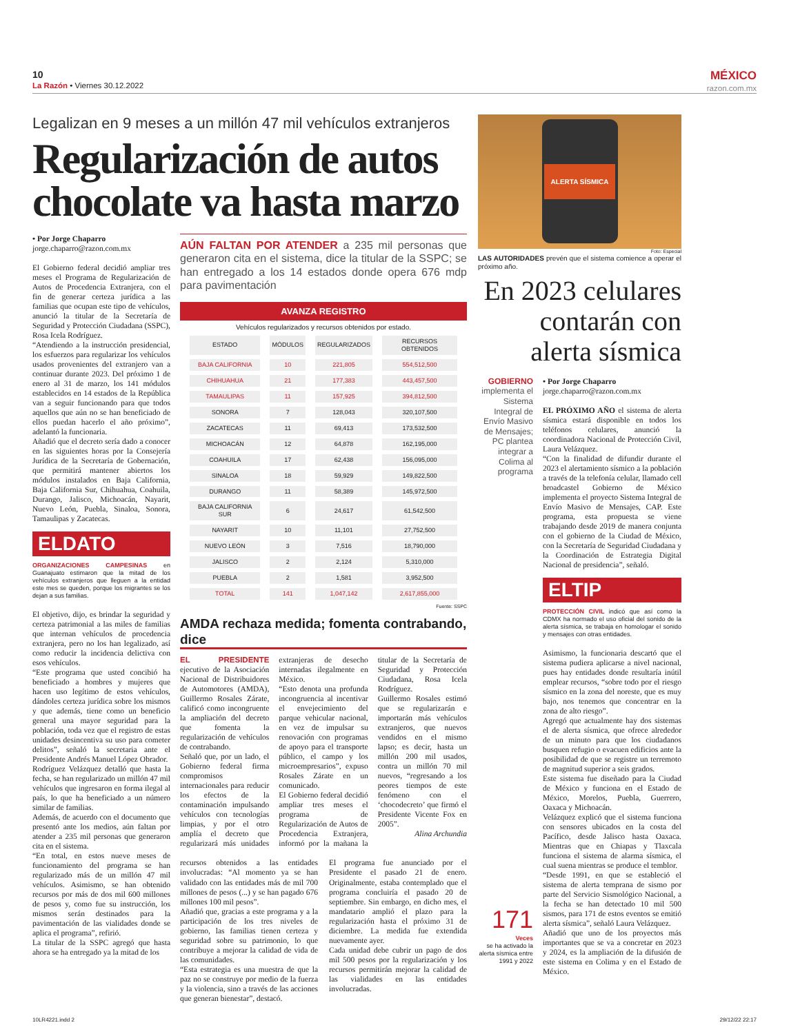10
La Razón • Viernes 30.12.2022
MÉXICO
razon.com.mx
Legalizan en 9 meses a un millón 47 mil vehículos extranjeros
Regularización de autos chocolate va hasta marzo
• Por Jorge Chaparro
jorge.chaparro@razon.com.mx
El Gobierno federal decidió ampliar tres meses el Programa de Regularización de Autos de Procedencia Extranjera, con el fin de generar certeza jurídica a las familias que ocupan este tipo de vehículos, anunció la titular de la Secretaría de Seguridad y Protección Ciudadana (SSPC), Rosa Icela Rodríguez.
“Atendiendo a la instrucción presidencial, los esfuerzos para regularizar los vehículos usados provenientes del extranjero van a continuar durante 2023. Del próximo 1 de enero al 31 de marzo, los 141 módulos establecidos en 14 estados de la República van a seguir funcionando para que todos aquellos que aún no se han beneficiado de ellos puedan hacerlo el año próximo”, adelantó la funcionaria.
Añadió que el decreto sería dado a conocer en las siguientes horas por la Consejería Jurídica de la Secretaría de Gobernación, que permitirá mantener abiertos los módulos instalados en Baja California, Baja California Sur, Chihuahua, Coahuila, Durango, Jalisco, Michoacán, Nayarit, Nuevo León, Puebla, Sinaloa, Sonora, Tamaulipas y Zacatecas.
ELDATO
ORGANIZACIONES CAMPESINAS en Guanajuato estimaron que la mitad de los vehículos extranjeros que lleguen a la entidad este mes se queden, porque los migrantes se los dejan a sus familias.
El objetivo, dijo, es brindar la seguridad y certeza patrimonial a las miles de familias que internan vehículos de procedencia extranjera, pero no los han legalizado, así como reducir la incidencia delictiva con esos vehículos.
“Este programa que usted concibió ha beneficiado a hombres y mujeres que hacen uso legítimo de estos vehículos, dándoles certeza jurídica sobre los mismos y que además, tiene como un beneficio general una mayor seguridad para la población, toda vez que el registro de estas unidades desincentiva su uso para cometer delitos”, señaló la secretaria ante el Presidente Andrés Manuel López Obrador.
Rodríguez Velázquez detalló que hasta la fecha, se han regularizado un millón 47 mil vehículos que ingresaron en forma ilegal al país, lo que ha beneficiado a un número similar de familias.
Además, de acuerdo con el documento que presentó ante los medios, aún faltan por atender a 235 mil personas que generaron cita en el sistema.
“En total, en estos nueve meses de funcionamiento del programa se han regularizado más de un millón 47 mil vehículos. Asimismo, se han obtenido recursos por más de dos mil 600 millones de pesos y, como fue su instrucción, los mismos serán destinados para la pavimentación de las vialidades donde se aplica el programa”, refirió.
La titular de la SSPC agregó que hasta ahora se ha entregado ya la mitad de los
AÚN FALTAN POR ATENDER a 235 mil personas que generaron cita en el sistema, dice la titular de la SSPC; se han entregado a los 14 estados donde opera 676 mdp para pavimentación
AVANZA REGISTRO
Vehículos regularizados y recursos obtenidos por estado.
| ESTADO | MÓDULOS | REGULARIZADOS | RECURSOS OBTENIDOS |
| --- | --- | --- | --- |
| BAJA CALIFORNIA | 10 | 221,805 | 554,512,500 |
| CHIHUAHUA | 21 | 177,383 | 443,457,500 |
| TAMAULIPAS | 11 | 157,925 | 394,812,500 |
| SONORA | 7 | 128,043 | 320,107,500 |
| ZACATECAS | 11 | 69,413 | 173,532,500 |
| MICHOACÁN | 12 | 64,878 | 162,195,000 |
| COAHUILA | 17 | 62,438 | 156,095,000 |
| SINALOA | 18 | 59,929 | 149,822,500 |
| DURANGO | 11 | 58,389 | 145,972,500 |
| BAJA CALIFORNIA SUR | 6 | 24,617 | 61,542,500 |
| NAYARIT | 10 | 11,101 | 27,752,500 |
| NUEVO LEÓN | 3 | 7,516 | 18,790,000 |
| JALISCO | 2 | 2,124 | 5,310,000 |
| PUEBLA | 2 | 1,581 | 3,952,500 |
| TOTAL | 141 | 1,047,142 | 2,617,855,000 |
Fuente: SSPC
AMDA rechaza medida; fomenta contrabando, dice
EL PRESIDENTE ejecutivo de la Asociación Nacional de Distribuidores de Automotores (AMDA), Guillermo Rosales Zárate, calificó como incongruente la ampliación del decreto que fomenta la regularización de vehículos de contrabando.
Señaló que, por un lado, el Gobierno federal firma compromisos internacionales para reducir los efectos de la contaminación impulsando vehículos con tecnologías limpias, y por el otro amplía el decreto que regularizará más unidades extranjeras de desecho internadas ilegalmente en México.
“Esto denota una profunda incongruencia al incentivar el envejecimiento del parque vehicular nacional, en vez de impulsar su renovación con programas de apoyo para el transporte público, el campo y los microempresarios”, expuso Rosales Zárate en un comunicado.
El Gobierno federal decidió ampliar tres meses el programa de Regularización de Autos de Procedencia Extranjera, informó por la mañana la titular de la Secretaría de Seguridad y Protección Ciudadana, Rosa Icela Rodríguez.
Guillermo Rosales estimó que se regularizarán e importarán más vehículos extranjeros, que nuevos vendidos en el mismo lapso; es decir, hasta un millón 200 mil usados, contra un millón 70 mil nuevos, “regresando a los peores tiempos de este fenómeno con el ‘chocodecreto’ que firmó el Presidente Vicente Fox en 2005”.
Alina Archundia
recursos obtenidos a las entidades involucradas: “Al momento ya se han validado con las entidades más de mil 700 millones de pesos (...) y se han pagado 676 millones 100 mil pesos”.
Añadió que, gracias a este programa y a la participación de los tres niveles de gobierno, las familias tienen certeza y seguridad sobre su patrimonio, lo que contribuye a mejorar la calidad de vida de las comunidades.
“Esta estrategia es una muestra de que la paz no se construye por medio de la fuerza y la violencia, sino a través de las acciones que generan bienestar”, destacó.
El programa fue anunciado por el Presidente el pasado 21 de enero. Originalmente, estaba contemplado que el programa concluiría el pasado 20 de septiembre. Sin embargo, en dicho mes, el mandatario amplió el plazo para la regularización hasta el próximo 31 de diciembre. La medida fue extendida nuevamente ayer.
Cada unidad debe cubrir un pago de dos mil 500 pesos por la regularización y los recursos permitirán mejorar la calidad de las vialidades en las entidades involucradas.
ALERTA SÍSMICA
Foto: Especial
LAS AUTORIDADES prevén que el sistema comience a operar el próximo año.
En 2023 celulares contarán con alerta sísmica
GOBIERNO implementa el Sistema Integral de Envío Masivo de Mensajes; PC plantea integrar a Colima al programa
171
Veces
se ha activado la alerta sísmica entre 1991 y 2022
• Por Jorge Chaparro
jorge.chaparro@razon.com.mx
EL PRÓXIMO AÑO el sistema de alerta sísmica estará disponible en todos los teléfonos celulares, anunció la coordinadora Nacional de Protección Civil, Laura Velázquez.
“Con la finalidad de difundir durante el 2023 el alertamiento sísmico a la población a través de la telefonía celular, llamado cell broadcastel Gobierno de México implementa el proyecto Sistema Integral de Envío Masivo de Mensajes, CAP. Este programa, esta propuesta se viene trabajando desde 2019 de manera conjunta con el gobierno de la Ciudad de México, con la Secretaría de Seguridad Ciudadana y la Coordinación de Estrategia Digital Nacional de presidencia”, señaló.
ELTIP
PROTECCIÓN CIVIL indicó que así como la CDMX ha normado el uso oficial del sonido de la alerta sísmica, se trabaja en homologar el sonido y mensajes con otras entidades.
Asimismo, la funcionaria descartó que el sistema pudiera aplicarse a nivel nacional, pues hay entidades donde resultaría inútil emplear recursos, “sobre todo por el riesgo sísmico en la zona del noreste, que es muy bajo, nos tenemos que concentrar en la zona de alto riesgo”.
Agregó que actualmente hay dos sistemas el de alerta sísmica, que ofrece alrededor de un minuto para que los ciudadanos busquen refugio o evacuen edificios ante la posibilidad de que se registre un terremoto de magnitud superior a seis grados.
Este sistema fue diseñado para la Ciudad de México y funciona en el Estado de México, Morelos, Puebla, Guerrero, Oaxaca y Michoacán.
Velázquez explicó que el sistema funciona con sensores ubicados en la costa del Pacífico, desde Jalisco hasta Oaxaca. Mientras que en Chiapas y Tlaxcala funciona el sistema de alarma sísmica, el cual suena mientras se produce el temblor.
“Desde 1991, en que se estableció el sistema de alerta temprana de sismo por parte del Servicio Sismológico Nacional, a la fecha se han detectado 10 mil 500 sismos, para 171 de estos eventos se emitió alerta sísmica”, señaló Laura Velázquez.
Añadió que uno de los proyectos más importantes que se va a concretar en 2023 y 2024, es la ampliación de la difusión de este sistema en Colima y en el Estado de México.
10LR4221.indd 2 29/12/22 22:17